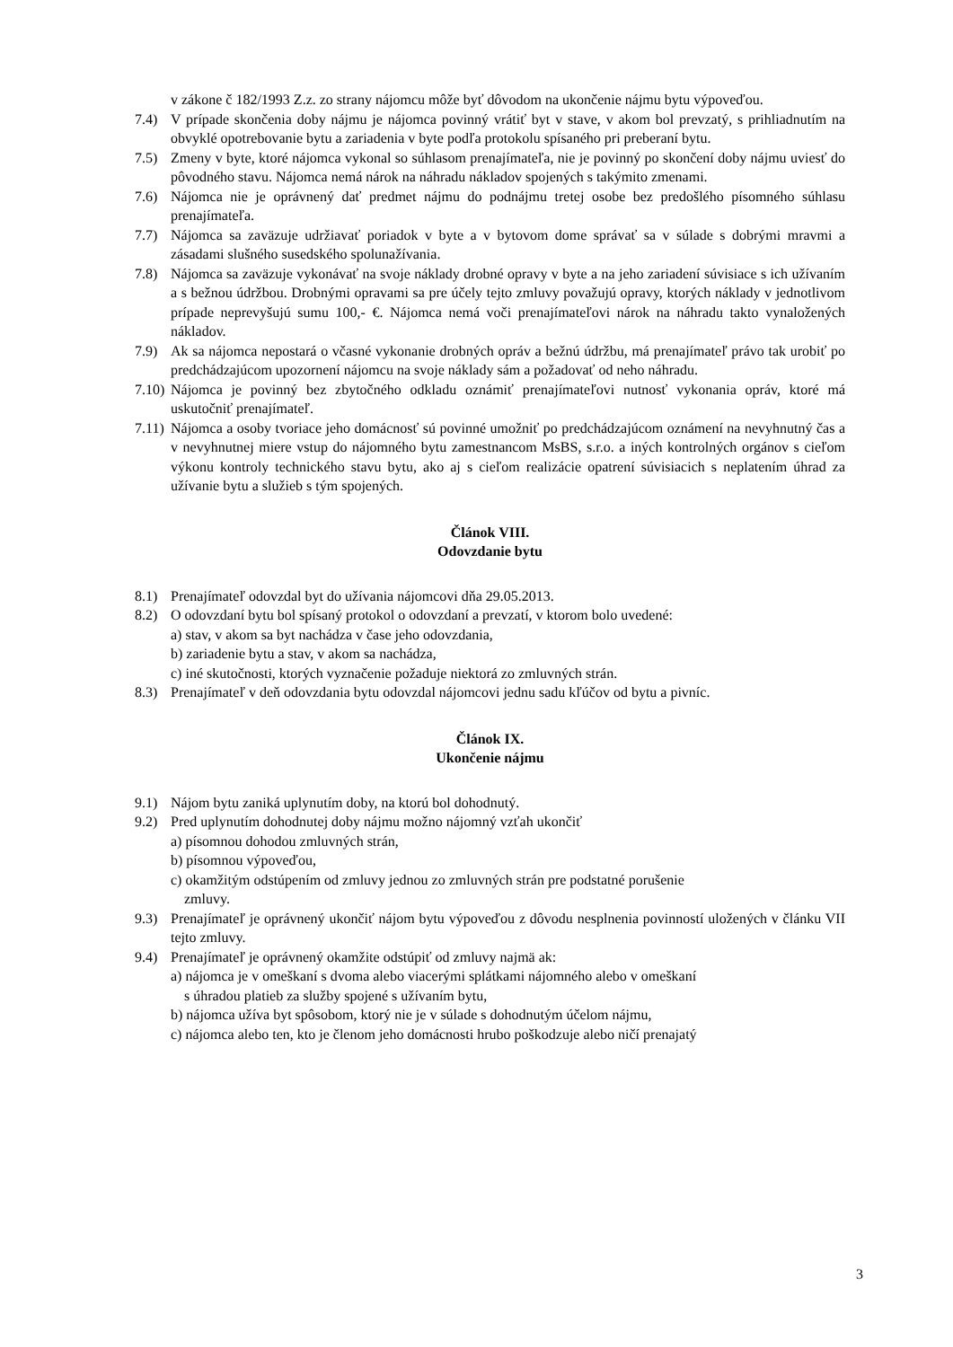v zákone č 182/1993 Z.z. zo strany nájomcu môže byť dôvodom na ukončenie nájmu bytu výpoveďou.
7.4) V prípade skončenia doby nájmu je nájomca povinný vrátiť byt v stave, v akom bol prevzatý, s prihliadnutím na obvyklé opotrebovanie bytu a zariadenia v byte podľa protokolu spísaného pri preberaní bytu.
7.5) Zmeny v byte, ktoré nájomca vykonal so súhlasom prenajímateľa, nie je povinný po skončení doby nájmu uviesť do pôvodného stavu. Nájomca nemá nárok na náhradu nákladov spojených s takýmito zmenami.
7.6) Nájomca nie je oprávnený dať predmet nájmu do podnájmu tretej osobe bez predošlého písomného súhlasu prenajímateľa.
7.7) Nájomca sa zaväzuje udržiavať poriadok v byte a v bytovom dome správať sa v súlade s dobrými mravmi a zásadami slušného susedského spolunažívania.
7.8) Nájomca sa zaväzuje vykonávať na svoje náklady drobné opravy v byte a na jeho zariadení súvisiace s ich užívaním a s bežnou údržbou. Drobnými opravami sa pre účely tejto zmluvy považujú opravy, ktorých náklady v jednotlivom prípade neprevyšujú sumu 100,- €. Nájomca nemá voči prenajímateľovi nárok na náhradu takto vynaložených nákladov.
7.9) Ak sa nájomca nepostará o včasné vykonanie drobných opráv a bežnú údržbu, má prenajímateľ právo tak urobiť po predchádzajúcom upozornení nájomcu na svoje náklady sám a požadovať od neho náhradu.
7.10)
Nájomca je povinný bez zbytočného odkladu oznámiť prenajímateľovi nutnosť vykonania opráv, ktoré má uskutočniť prenajímateľ.
7.11)
Nájomca a osoby tvoriace jeho domácnosť sú povinné umožniť po predchádzajúcom oznámení na nevyhnutný čas a v nevyhnutnej miere vstup do nájomného bytu zamestnancom MsBS, s.r.o. a iných kontrolných orgánov s cieľom výkonu kontroly technického stavu bytu, ako aj s cieľom realizácie opatrení súvisiacich s neplatením úhrad za užívanie bytu a služieb s tým spojených.
Článok VIII.
Odovzdanie bytu
8.1) Prenajímateľ odovzdal byt do užívania nájomcovi dňa 29.05.2013.
8.2) O odovzdaní bytu bol spísaný protokol o odovzdaní a prevzatí, v ktorom bolo uvedené:
a) stav, v akom sa byt nachádza v čase jeho odovzdania,
b) zariadenie bytu a stav, v akom sa nachádza,
c) iné skutočnosti, ktorých vyznačenie požaduje niektorá zo zmluvných strán.
8.3) Prenajímateľ v deň odovzdania bytu odovzdal nájomcovi jednu sadu kľúčov od bytu a pivníc.
Článok IX.
Ukončenie nájmu
9.1) Nájom bytu zaniká uplynutím doby, na ktorú bol dohodnutý.
9.2) Pred uplynutím dohodnutej doby nájmu možno nájomný vzťah ukončiť
a) písomnou dohodou zmluvných strán,
b) písomnou výpoveďou,
c) okamžitým odstúpením od zmluvy jednou zo zmluvných strán pre podstatné porušenie
zmluvy.
9.3) Prenajímateľ je oprávnený ukončiť nájom bytu výpoveďou z dôvodu nesplnenia povinností uložených v článku VII tejto zmluvy.
9.4) Prenajímateľ je oprávnený okamžite odstúpiť od zmluvy najmä ak:
a) nájomca je v omeškaní s dvoma alebo viacerými splátkami nájomného alebo v omeškaní
s úhradou platieb za služby spojené s užívaním bytu,
b) nájomca užíva byt spôsobom, ktorý nie je v súlade s dohodnutým účelom nájmu,
c) nájomca alebo ten, kto je členom jeho domácnosti hrubo poškodzuje alebo ničí prenajatý
3